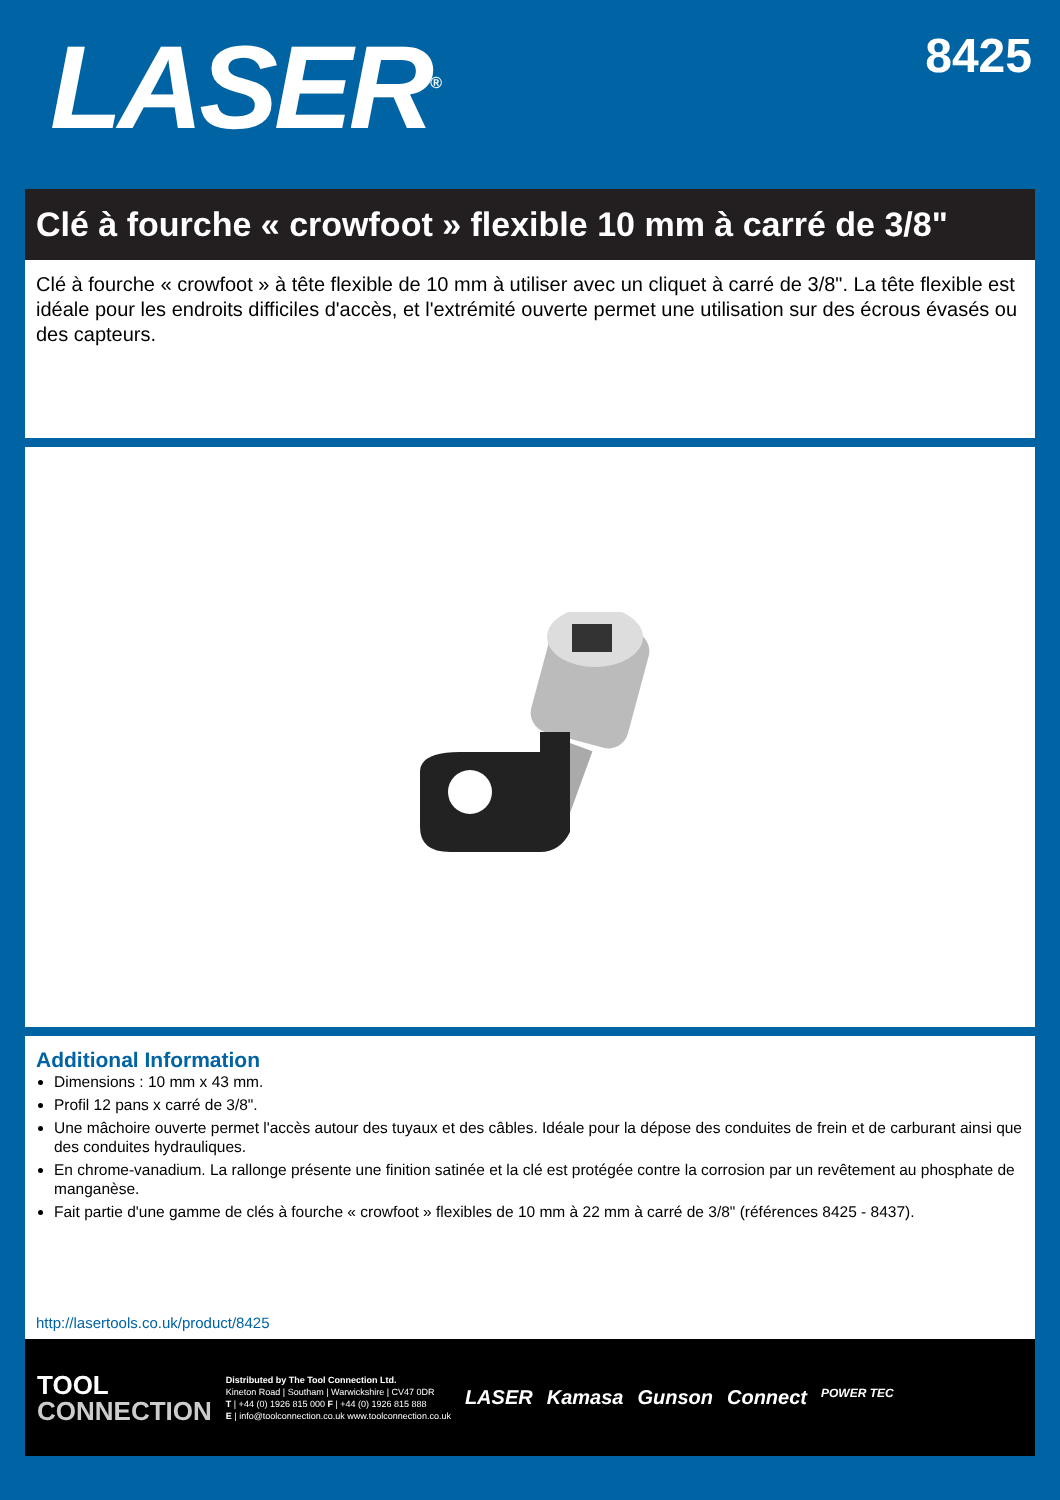LASER<sup>®</sup>
8425
Clé à fourche « crowfoot » flexible 10 mm à carré de 3/8"
Clé à fourche « crowfoot » à tête flexible de 10 mm à utiliser avec un cliquet à carré de 3/8". La tête flexible est idéale pour les endroits difficiles d'accès, et l'extrémité ouverte permet une utilisation sur des écrous évasés ou des capteurs.
Additional Information
Dimensions : 10 mm x 43 mm.
Profil 12 pans x carré de 3/8".
Une mâchoire ouverte permet l'accès autour des tuyaux et des câbles. Idéale pour la dépose des conduites de frein et de carburant ainsi que des conduites hydrauliques.
En chrome-vanadium. La rallonge présente une finition satinée et la clé est protégée contre la corrosion par un revêtement au phosphate de manganèse.
Fait partie d'une gamme de clés à fourche « crowfoot » flexibles de 10 mm à 22 mm à carré de 3/8" (références 8425 - 8437).
http://lasertools.co.uk/product/8425
TOOL
CONNECTION
Distributed by The Tool Connection Ltd.
Kineton Road | Southam | Warwickshire | CV47 0DR
T | +44 (0) 1926 815 000 F | +44 (0) 1926 815 888
E | info@toolconnection.co.uk www.toolconnection.co.uk
LASER Kamasa Gunson Connect POWER TEC